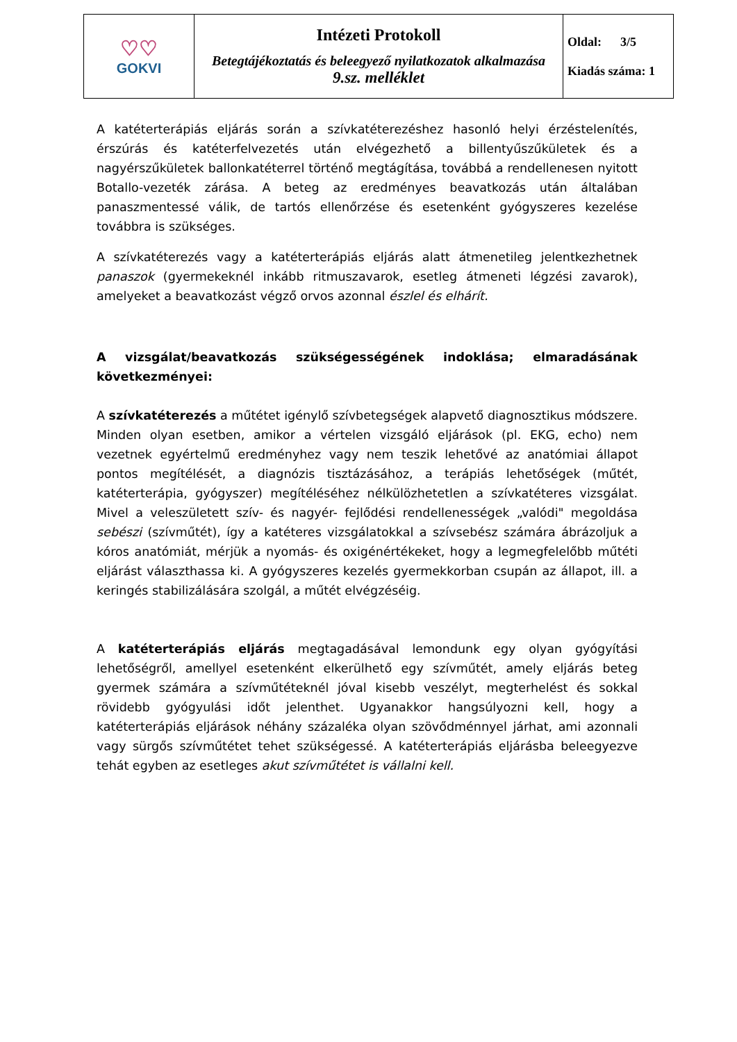| ♡♡ GOKVI | Intézeti Protokoll Betegtájékoztatás és beleegyező nyilatkozatok alkalmazása 9.sz. melléklet | Oldal: 3/5 Kiadás száma: 1 |
A katéterterápiás eljárás során a szívkatéterezéshez hasonló helyi érzéstelenítés, érszúrás és katéterfelvezetés után elvégezhető a billentyűszűkületek és a nagyérszűkületek ballonkatéterrel történő megtágítása, továbbá a rendellenesen nyitott Botallo-vezeték zárása. A beteg az eredményes beavatkozás után általában panaszmentessé válik, de tartós ellenőrzése és esetenként gyógyszeres kezelése továbbra is szükséges.
A szívkatéterezés vagy a katéterterápiás eljárás alatt átmenetileg jelentkezhetnek panaszok (gyermekeknél inkább ritmuszavarok, esetleg átmeneti légzési zavarok), amelyeket a beavatkozást végző orvos azonnal észlel és elhárít.
A vizsgálat/beavatkozás szükségességének indoklása; elmaradásának következményei:
A szívkatéterezés a műtétet igénylő szívbetegségek alapvető diagnosztikus módszere. Minden olyan esetben, amikor a vértelen vizsgáló eljárások (pl. EKG, echo) nem vezetnek egyértelmű eredményhez vagy nem teszik lehetővé az anatómiai állapot pontos megítélését, a diagnózis tisztázásához, a terápiás lehetőségek (műtét, katéterterápia, gyógyszer) megítéléséhez nélkülözhetetlen a szívkatéteres vizsgálat. Mivel a veleszületett szív- és nagyér- fejlődési rendellenességek „valódi" megoldása sebészi (szívműtét), így a katéteres vizsgálatokkal a szívsebész számára ábrázoljuk a kóros anatómiát, mérjük a nyomás- és oxigénértékeket, hogy a legmegfelelőbb műtéti eljárást választhassa ki. A gyógyszeres kezelés gyermekkorban csupán az állapot, ill. a keringés stabilizálására szolgál, a műtét elvégzéséig.
A katéterterápiás eljárás megtagadásával lemondunk egy olyan gyógyítási lehetőségről, amellyel esetenként elkerülhető egy szívműtét, amely eljárás beteg gyermek számára a szívműtéteknél jóval kisebb veszélyt, megterhelést és sokkal rövidebb gyógyulási időt jelenthet. Ugyanakkor hangsúlyozni kell, hogy a katéterterápiás eljárások néhány százaléka olyan szövődménnyel járhat, ami azonnali vagy sürgős szívműtétet tehet szükségessé. A katéterterápiás eljárásba beleegyezve tehát egyben az esetleges akut szívműtétet is vállalni kell.